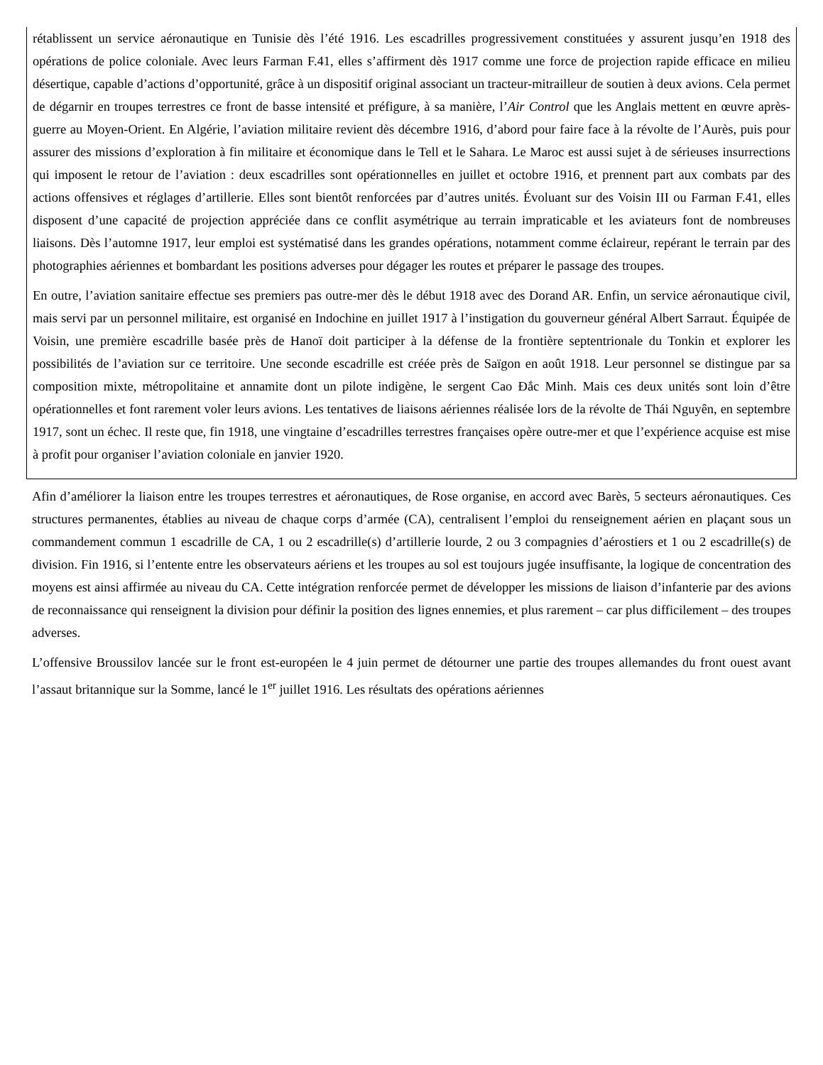rétablissent un service aéronautique en Tunisie dès l’été 1916. Les escadrilles progressivement constituées y assurent jusqu’en 1918 des opérations de police coloniale. Avec leurs Farman F.41, elles s’affirment dès 1917 comme une force de projection rapide efficace en milieu désertique, capable d’actions d’opportunité, grâce à un dispositif original associant un tracteur-mitrailleur de soutien à deux avions. Cela permet de dégarnir en troupes terrestres ce front de basse intensité et préfigure, à sa manière, l’Air Control que les Anglais mettent en œuvre après-guerre au Moyen-Orient. En Algérie, l’aviation militaire revient dès décembre 1916, d’abord pour faire face à la révolte de l’Aurès, puis pour assurer des missions d’exploration à fin militaire et économique dans le Tell et le Sahara. Le Maroc est aussi sujet à de sérieuses insurrections qui imposent le retour de l’aviation : deux escadrilles sont opérationnelles en juillet et octobre 1916, et prennent part aux combats par des actions offensives et réglages d’artillerie. Elles sont bientôt renforcées par d’autres unités. Évoluant sur des Voisin III ou Farman F.41, elles disposent d’une capacité de projection appréciée dans ce conflit asymétrique au terrain impraticable et les aviateurs font de nombreuses liaisons. Dès l’automne 1917, leur emploi est systématisé dans les grandes opérations, notamment comme éclaireur, repérant le terrain par des photographies aériennes et bombardant les positions adverses pour dégager les routes et préparer le passage des troupes.
En outre, l’aviation sanitaire effectue ses premiers pas outre-mer dès le début 1918 avec des Dorand AR. Enfin, un service aéronautique civil, mais servi par un personnel militaire, est organisé en Indochine en juillet 1917 à l’instigation du gouverneur général Albert Sarraut. Équipée de Voisin, une première escadrille basée près de Hanoï doit participer à la défense de la frontière septentrionale du Tonkin et explorer les possibilités de l’aviation sur ce territoire. Une seconde escadrille est créée près de Saïgon en août 1918. Leur personnel se distingue par sa composition mixte, métropolitaine et annamite dont un pilote indigène, le sergent Cao Đắc Minh. Mais ces deux unités sont loin d’être opérationnelles et font rarement voler leurs avions. Les tentatives de liaisons aériennes réalisée lors de la révolte de Thái Nguyên, en septembre 1917, sont un échec. Il reste que, fin 1918, une vingtaine d’escadrilles terrestres françaises opère outre-mer et que l’expérience acquise est mise à profit pour organiser l’aviation coloniale en janvier 1920.
Afin d’améliorer la liaison entre les troupes terrestres et aéronautiques, de Rose organise, en accord avec Barès, 5 secteurs aéronautiques. Ces structures permanentes, établies au niveau de chaque corps d’armée (CA), centralisent l’emploi du renseignement aérien en plaçant sous un commandement commun 1 escadrille de CA, 1 ou 2 escadrille(s) d’artillerie lourde, 2 ou 3 compagnies d’aérostiers et 1 ou 2 escadrille(s) de division. Fin 1916, si l’entente entre les observateurs aériens et les troupes au sol est toujours jugée insuffisante, la logique de concentration des moyens est ainsi affirmée au niveau du CA. Cette intégration renforcée permet de développer les missions de liaison d’infanterie par des avions de reconnaissance qui renseignent la division pour définir la position des lignes ennemies, et plus rarement – car plus difficilement – des troupes adverses.
L’offensive Broussilov lancée sur le front est-européen le 4 juin permet de détourner une partie des troupes allemandes du front ouest avant l’assaut britannique sur la Somme, lancé le 1<sup>er</sup> juillet 1916. Les résultats des opérations aériennes